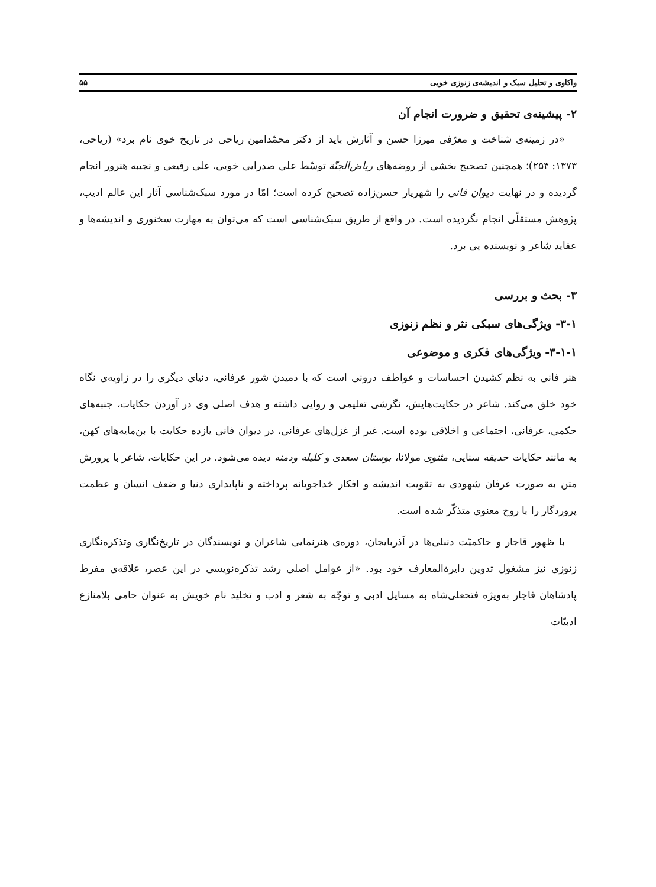واکاوی و تحلیل سبک و اندیشه‌ی زنوزی خویی ۵۵
۲- پیشینه‌ی تحقیق و ضرورت انجام آن
«در زمینه‌ی شناخت و معرّفی میرزا حسن و آثارش باید از دکتر محمّدامین ریاحی در تاریخ خوی نام برد» (ریاحی، ۱۳۷۳: ۲۵۴)؛ همچنین تصحیح بخشی از روضه‌های ریاض‌الجنّة توسّط علی صدرایی خویی، علی رفیعی و نجیبه هنرور انجام گردیده و در نهایت دیوان فانی را شهریار حسن‌زاده تصحیح کرده است؛ امّا در مورد سبک‌شناسی آثار این عالم ادیب، پژوهش مستقلّی انجام نگردیده است. در واقع از طریق سبک‌شناسی است که می‌توان به مهارت سخنوری و اندیشه‌ها و عقاید شاعر و نویسنده پی برد.
۳- بحث و بررسی
۳-۱- ویژگی‌های سبکی نثر و نظم زنوزی
۳-۱-۱- ویژگی‌های فکری و موضوعی
هنر فانی به نظم کشیدن احساسات و عواطف درونی است که با دمیدن شور عرفانی، دنیای دیگری را در زاویه‌ی نگاه خود خلق می‌کند. شاعر در حکایت‌هایش، نگرشی تعلیمی و روایی داشته و هدف اصلی وی در آوردن حکایات، جنبه‌های حکمی، عرفانی، اجتماعی و اخلاقی بوده است. غیر از غزل‌های عرفانی، در دیوان فانی یازده حکایت با بن‌مایه‌های کهن، به مانند حکایات حدیقه سنایی، مثنوی مولانا، بوستان سعدی و کلیله ودمنه دیده می‌شود. در این حکایات، شاعر با پرورش متن به صورت عرفان شهودی به تقویت اندیشه و افکار خداجویانه پرداخته و ناپایداری دنیا و ضعف انسان و عظمت پروردگار را با روح معنوی متذکّر شده است.
با ظهور قاجار و حاکمیّت دنبلی‌ها در آذربایجان، دوره‌ی هنرنمایی شاعران و نویسندگان در تاریخ‌نگاری وتذکره‌نگاری زنوزی نیز مشغول تدوین دایرةالمعارف خود بود. «از عوامل اصلی رشد تذکره‌نویسی در این عصر، علاقه‌ی مفرط پادشاهان قاجار به‌ویژه فتحعلی‌شاه به مسایل ادبی و توجّه به شعر و ادب و تخلید نام خویش به عنوان حامی بلامنازع ادبیّات